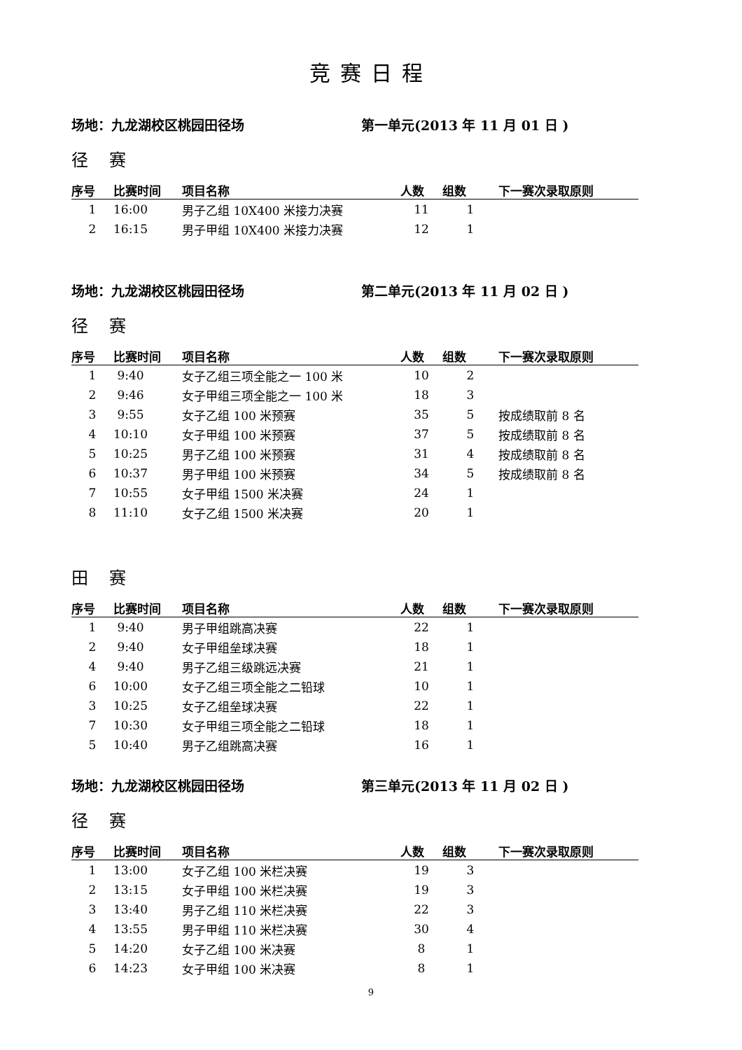竞赛日程
场地：九龙湖校区桃园田径场 第一单元(2013 年 11 月 01 日 )
径赛
| 序号 | 比赛时间 | 项目名称 | 人数 | 组数 | 下一赛次录取原则 |
| --- | --- | --- | --- | --- | --- |
| 1 | 16:00 | 男子乙组 10X400 米接力决赛 | 11 | 1 | |
| 2 | 16:15 | 男子甲组 10X400 米接力决赛 | 12 | 1 | |
场地：九龙湖校区桃园田径场 第二单元(2013 年 11 月 02 日 )
径赛
| 序号 | 比赛时间 | 项目名称 | 人数 | 组数 | 下一赛次录取原则 |
| --- | --- | --- | --- | --- | --- |
| 1 | 9:40 | 女子乙组三项全能之一 100 米 | 10 | 2 | |
| 2 | 9:46 | 女子甲组三项全能之一 100 米 | 18 | 3 | |
| 3 | 9:55 | 女子乙组 100 米预赛 | 35 | 5 | 按成绩取前 8 名 |
| 4 | 10:10 | 女子甲组 100 米预赛 | 37 | 5 | 按成绩取前 8 名 |
| 5 | 10:25 | 男子乙组 100 米预赛 | 31 | 4 | 按成绩取前 8 名 |
| 6 | 10:37 | 男子甲组 100 米预赛 | 34 | 5 | 按成绩取前 8 名 |
| 7 | 10:55 | 女子甲组 1500 米决赛 | 24 | 1 | |
| 8 | 11:10 | 女子乙组 1500 米决赛 | 20 | 1 | |
田赛
| 序号 | 比赛时间 | 项目名称 | 人数 | 组数 | 下一赛次录取原则 |
| --- | --- | --- | --- | --- | --- |
| 1 | 9:40 | 男子甲组跳高决赛 | 22 | 1 | |
| 2 | 9:40 | 女子甲组垒球决赛 | 18 | 1 | |
| 4 | 9:40 | 男子乙组三级跳远决赛 | 21 | 1 | |
| 6 | 10:00 | 女子乙组三项全能之二铅球 | 10 | 1 | |
| 3 | 10:25 | 女子乙组垒球决赛 | 22 | 1 | |
| 7 | 10:30 | 女子甲组三项全能之二铅球 | 18 | 1 | |
| 5 | 10:40 | 男子乙组跳高决赛 | 16 | 1 | |
场地：九龙湖校区桃园田径场 第三单元(2013 年 11 月 02 日 )
径赛
| 序号 | 比赛时间 | 项目名称 | 人数 | 组数 | 下一赛次录取原则 |
| --- | --- | --- | --- | --- | --- |
| 1 | 13:00 | 女子乙组 100 米栏决赛 | 19 | 3 | |
| 2 | 13:15 | 女子甲组 100 米栏决赛 | 19 | 3 | |
| 3 | 13:40 | 男子乙组 110 米栏决赛 | 22 | 3 | |
| 4 | 13:55 | 男子甲组 110 米栏决赛 | 30 | 4 | |
| 5 | 14:20 | 女子乙组 100 米决赛 | 8 | 1 | |
| 6 | 14:23 | 女子甲组 100 米决赛 | 8 | 1 | |
9